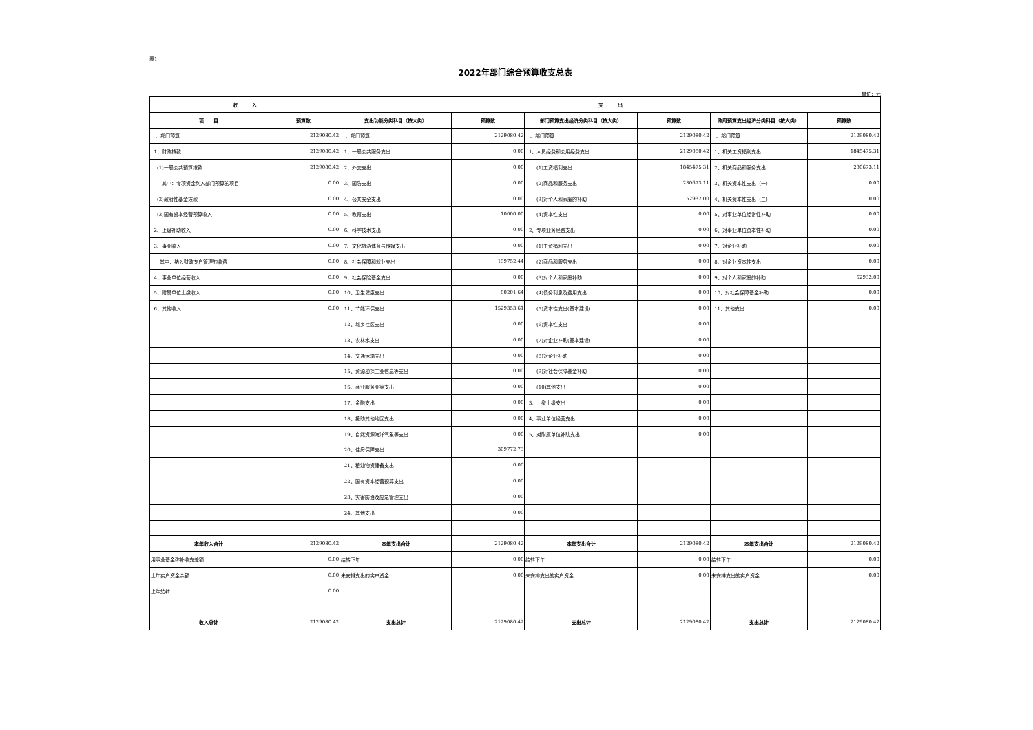表1
2022年部门综合预算收支总表
单位：元
| 收 入 | | 支 出 | | | | | |
| --- | --- | --- | --- | --- | --- | --- | --- |
| 项 目 | 预算数 | 支出功能分类科目（按大类） | 预算数 | 部门预算支出经济分类科目（按大类） | 预算数 | 政府预算支出经济分类科目（按大类） | 预算数 |
| 一、部门预算 | 2129080.42 | 一、部门预算 | 2129080.42 | 一、部门预算 | 2129080.42 | 一、部门预算 | 2129080.42 |
| 1、财政拨款 | 2129080.42 | 1、一般公共服务支出 | 0.00 | 1、人员经费和公用经费支出 | 2129080.42 | 1、机关工资福利支出 | 1845475.31 |
| (1)一般公共预算拨款 | 2129080.42 | 2、外交支出 | 0.00 | (1)工资福利支出 | 1845475.31 | 2、机关商品和服务支出 | 230673.11 |
| 其中：专项资金列入部门预算的项目 | 0.00 | 3、国防支出 | 0.00 | (2)商品和服务支出 | 230673.11 | 3、机关资本性支出（一） | 0.00 |
| (2)政府性基金拨款 | 0.00 | 4、公共安全支出 | 0.00 | (3)对个人和家庭的补助 | 52932.00 | 4、机关资本性支出（二） | 0.00 |
| (3)国有资本经营预算收入 | 0.00 | 5、教育支出 | 10000.00 | (4)资本性支出 | 0.00 | 5、对事业单位经常性补助 | 0.00 |
| 2、上级补助收入 | 0.00 | 6、科学技术支出 | 0.00 | 2、专项业务经费支出 | 0.00 | 6、对事业单位资本性补助 | 0.00 |
| 3、事业收入 | 0.00 | 7、文化旅游体育与传媒支出 | 0.00 | (1)工资福利支出 | 0.00 | 7、对企业补助 | 0.00 |
| 其中：纳入财政专户管理的收费 | 0.00 | 8、社会保障和就业支出 | 199752.44 | (2)商品和服务支出 | 0.00 | 8、对企业资本性支出 | 0.00 |
| 4、事业单位经营收入 | 0.00 | 9、社会保险基金支出 | 0.00 | (3)对个人和家庭补助 | 0.00 | 9、对个人和家庭的补助 | 52932.00 |
| 5、附属单位上缴收入 | 0.00 | 10、卫生健康支出 | 80201.64 | (4)债务利息及费用支出 | 0.00 | 10、对社会保障基金补助 | 0.00 |
| 6、其他收入 | 0.00 | 11、节能环保支出 | 1529353.61 | (5)资本性支出(基本建设) | 0.00 | 11、其他支出 | 0.00 |
| | | 12、城乡社区支出 | 0.00 | (6)资本性支出 | 0.00 | | |
| | | 13、农林水支出 | 0.00 | (7)对企业补助(基本建设) | 0.00 | | |
| | | 14、交通运输支出 | 0.00 | (8)对企业补助 | 0.00 | | |
| | | 15、资源勘探工业信息等支出 | 0.00 | (9)对社会保障基金补助 | 0.00 | | |
| | | 16、商业服务业等支出 | 0.00 | (10)其他支出 | 0.00 | | |
| | | 17、金融支出 | 0.00 | 3、上缴上级支出 | 0.00 | | |
| | | 18、援助其他地区支出 | 0.00 | 4、事业单位经营支出 | 0.00 | | |
| | | 19、自然资源海洋气象等支出 | 0.00 | 5、对附属单位补助支出 | 0.00 | | |
| | | 20、住房保障支出 | 309772.73 | | | | |
| | | 21、粮油物资储备支出 | 0.00 | | | | |
| | | 22、国有资本经营预算支出 | 0.00 | | | | |
| | | 23、灾害防治及应急管理支出 | 0.00 | | | | |
| | | 24、其他支出 | 0.00 | | | | |
| 本年收入合计 | 2129080.42 | 本年支出合计 | 2129080.42 | 本年支出合计 | 2129080.42 | 本年支出合计 | 2129080.42 |
| 用事业基金弥补收支差额 | 0.00 | 结转下年 | 0.00 | 结转下年 | 0.00 | 结转下年 | 0.00 |
| 上年实户资金余额 | 0.00 | 未安排支出的实户资金 | 0.00 | 未安排支出的实户资金 | 0.00 | 未安排支出的实户资金 | 0.00 |
| 上年结转 | 0.00 | | | | | | |
| 收入总计 | 2129080.42 | 支出总计 | 2129080.42 | 支出总计 | 2129080.42 | 支出总计 | 2129080.42 |